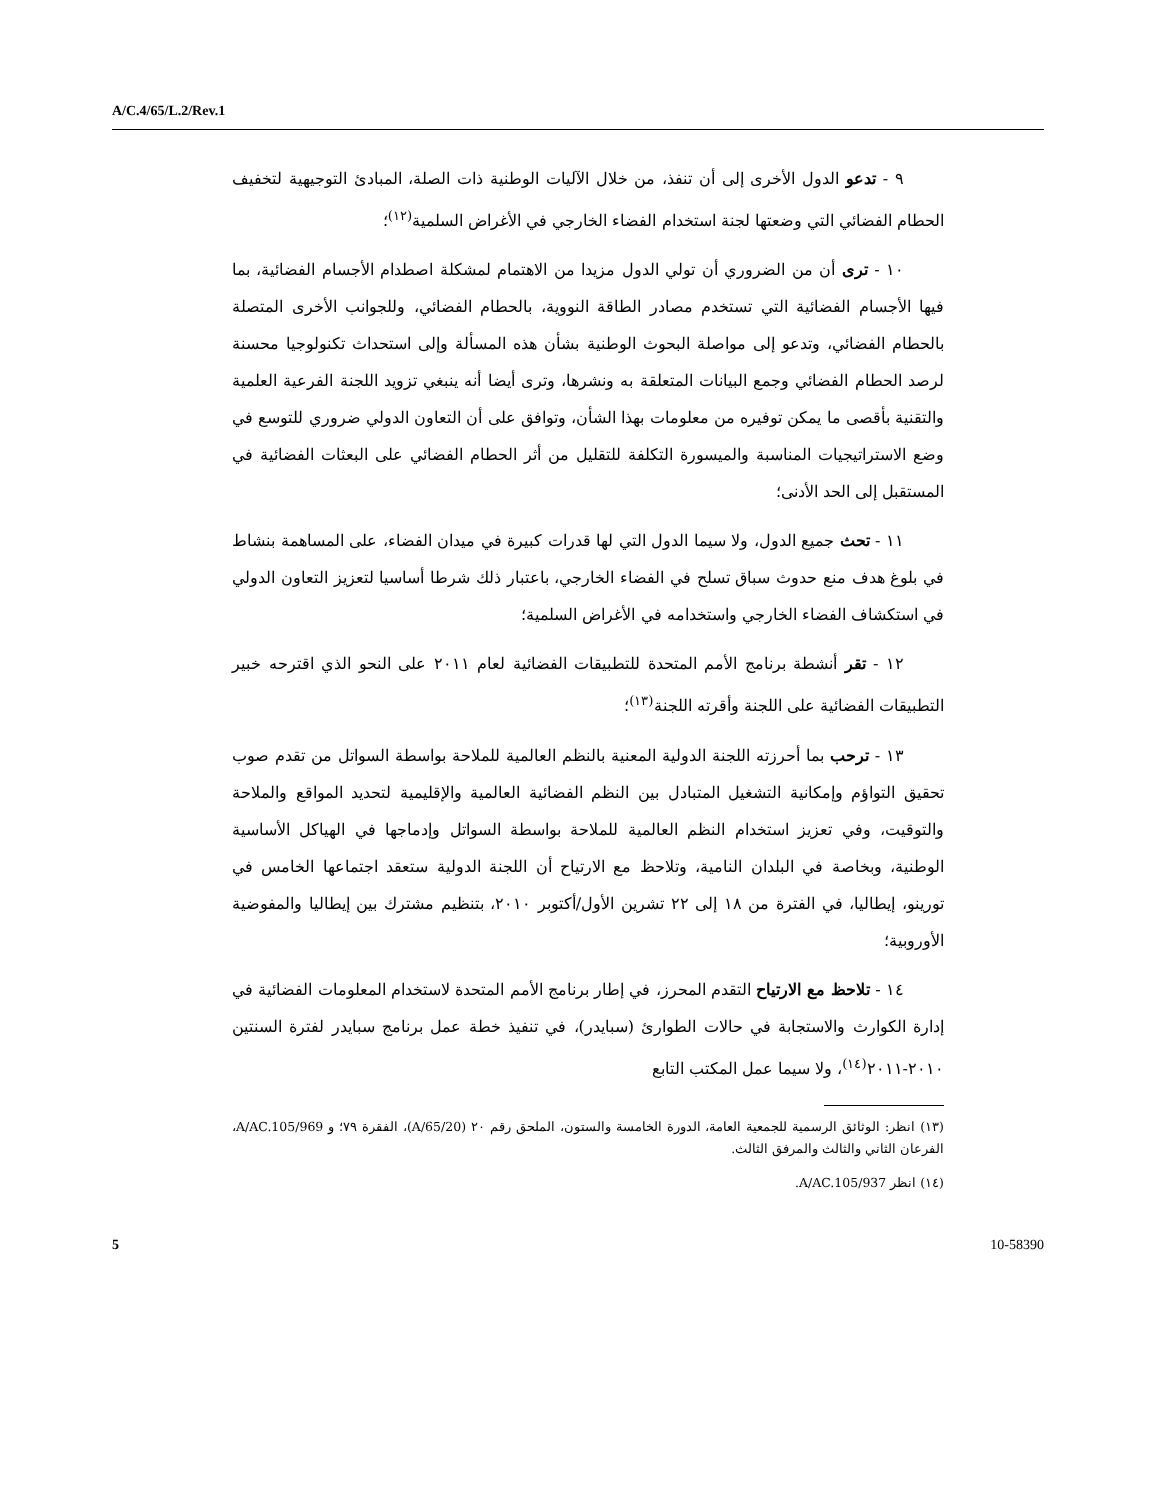A/C.4/65/L.2/Rev.1
٩ - تدعو الدول الأخرى إلى أن تنفذ، من خلال الآليات الوطنية ذات الصلة، المبادئ التوجيهية لتخفيف الحطام الفضائي التي وضعتها لجنة استخدام الفضاء الخارجي في الأغراض السلمية<sup>(١٢)</sup>؛
١٠ - ترى أن من الضروري أن تولي الدول مزيدا من الاهتمام لمشكلة اصطدام الأجسام الفضائية، بما فيها الأجسام الفضائية التي تستخدم مصادر الطاقة النووية، بالحطام الفضائي، وللجوانب الأخرى المتصلة بالحطام الفضائي، وتدعو إلى مواصلة البحوث الوطنية بشأن هذه المسألة وإلى استحداث تكنولوجيا محسنة لرصد الحطام الفضائي وجمع البيانات المتعلقة به ونشرها، وترى أيضا أنه ينبغي تزويد اللجنة الفرعية العلمية والتقنية بأقصى ما يمكن توفيره من معلومات بهذا الشأن، وتوافق على أن التعاون الدولي ضروري للتوسع في وضع الاستراتيجيات المناسبة والميسورة التكلفة للتقليل من أثر الحطام الفضائي على البعثات الفضائية في المستقبل إلى الحد الأدنى؛
١١ - تحث جميع الدول، ولا سيما الدول التي لها قدرات كبيرة في ميدان الفضاء، على المساهمة بنشاط في بلوغ هدف منع حدوث سباق تسلح في الفضاء الخارجي، باعتبار ذلك شرطا أساسيا لتعزيز التعاون الدولي في استكشاف الفضاء الخارجي واستخدامه في الأغراض السلمية؛
١٢ - تقر أنشطة برنامج الأمم المتحدة للتطبيقات الفضائية لعام ٢٠١١ على النحو الذي اقترحه خبير التطبيقات الفضائية على اللجنة وأقرته اللجنة<sup>(١٣)</sup>؛
١٣ - ترحب بما أحرزته اللجنة الدولية المعنية بالنظم العالمية للملاحة بواسطة السواتل من تقدم صوب تحقيق التواؤم وإمكانية التشغيل المتبادل بين النظم الفضائية العالمية والإقليمية لتحديد المواقع والملاحة والتوقيت، وفي تعزيز استخدام النظم العالمية للملاحة بواسطة السواتل وإدماجها في الهياكل الأساسية الوطنية، وبخاصة في البلدان النامية، وتلاحظ مع الارتياح أن اللجنة الدولية ستعقد اجتماعها الخامس في تورينو، إيطاليا، في الفترة من ١٨ إلى ٢٢ تشرين الأول/أكتوبر ٢٠١٠، بتنظيم مشترك بين إيطاليا والمفوضية الأوروبية؛
١٤ - تلاحظ مع الارتياح التقدم المحرز، في إطار برنامج الأمم المتحدة لاستخدام المعلومات الفضائية في إدارة الكوارث والاستجابة في حالات الطوارئ (سبايدر)، في تنفيذ خطة عمل برنامج سبايدر لفترة السنتين ٢٠١٠-٢٠١١<sup>(١٤)</sup>، ولا سيما عمل المكتب التابع
(١٣) انظر: الوثائق الرسمية للجمعية العامة، الدورة الخامسة والستون، الملحق رقم ٢٠ (A/65/20)، الفقرة ٧٩؛ و A/AC.105/969، الفرعان الثاني والثالث والمرفق الثالث.
(١٤) انظر A/AC.105/937.
5 10-58390